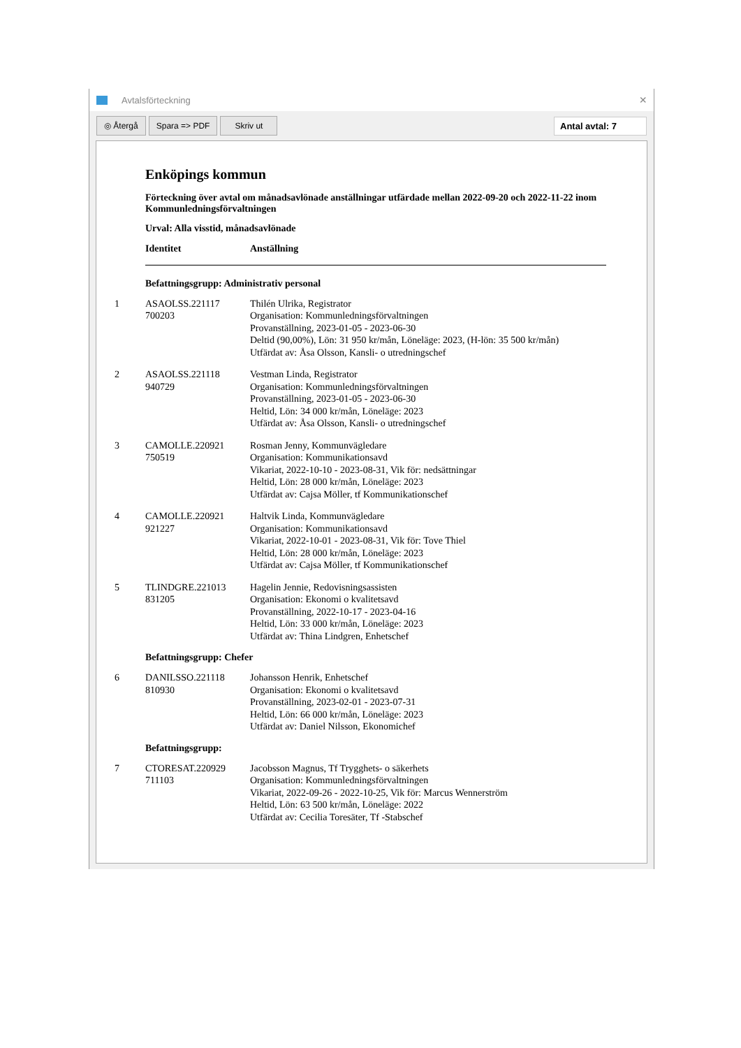Avtalsförteckning ×
◎ Återgå Spara => PDF Skriv ut Antal avtal: 7
Enköpings kommun
Förteckning över avtal om månadsavlönade anställningar utfärdade mellan 2022-09-20 och 2022-11-22 inom Kommunledningsförvaltningen
Urval: Alla visstid, månadsavlönade
Identitet Anställning
Befattningsgrupp: Administrativ personal
1 ASAOLSS.221117
700203 Thilén Ulrika, Registrator
Organisation: Kommunledningsförvaltningen
Provanställning, 2023-01-05 - 2023-06-30
Deltid (90,00%), Lön: 31 950 kr/mån, Löneläge: 2023, (H-lön: 35 500 kr/mån)
Utfärdat av: Åsa Olsson, Kansli- o utredningschef
2 ASAOLSS.221118
940729 Vestman Linda, Registrator
Organisation: Kommunledningsförvaltningen
Provanställning, 2023-01-05 - 2023-06-30
Heltid, Lön: 34 000 kr/mån, Löneläge: 2023
Utfärdat av: Åsa Olsson, Kansli- o utredningschef
3 CAMOLLE.220921
750519 Rosman Jenny, Kommunvägledare
Organisation: Kommunikationsavd
Vikariat, 2022-10-10 - 2023-08-31, Vik för: nedsättningar
Heltid, Lön: 28 000 kr/mån, Löneläge: 2023
Utfärdat av: Cajsa Möller, tf Kommunikationschef
4 CAMOLLE.220921
921227 Haltvik Linda, Kommunvägledare
Organisation: Kommunikationsavd
Vikariat, 2022-10-01 - 2023-08-31, Vik för: Tove Thiel
Heltid, Lön: 28 000 kr/mån, Löneläge: 2023
Utfärdat av: Cajsa Möller, tf Kommunikationschef
5 TLINDGRE.221013
831205 Hagelin Jennie, Redovisningsassisten
Organisation: Ekonomi o kvalitetsavd
Provanställning, 2022-10-17 - 2023-04-16
Heltid, Lön: 33 000 kr/mån, Löneläge: 2023
Utfärdat av: Thina Lindgren, Enhetschef
Befattningsgrupp: Chefer
6 DANILSSO.221118
810930 Johansson Henrik, Enhetschef
Organisation: Ekonomi o kvalitetsavd
Provanställning, 2023-02-01 - 2023-07-31
Heltid, Lön: 66 000 kr/mån, Löneläge: 2023
Utfärdat av: Daniel Nilsson, Ekonomichef
Befattningsgrupp:
7 CTORESAT.220929
711103 Jacobsson Magnus, Tf Trygghets- o säkerhets
Organisation: Kommunledningsförvaltningen
Vikariat, 2022-09-26 - 2022-10-25, Vik för: Marcus Wennerström
Heltid, Lön: 63 500 kr/mån, Löneläge: 2022
Utfärdat av: Cecilia Toresäter, Tf -Stabschef